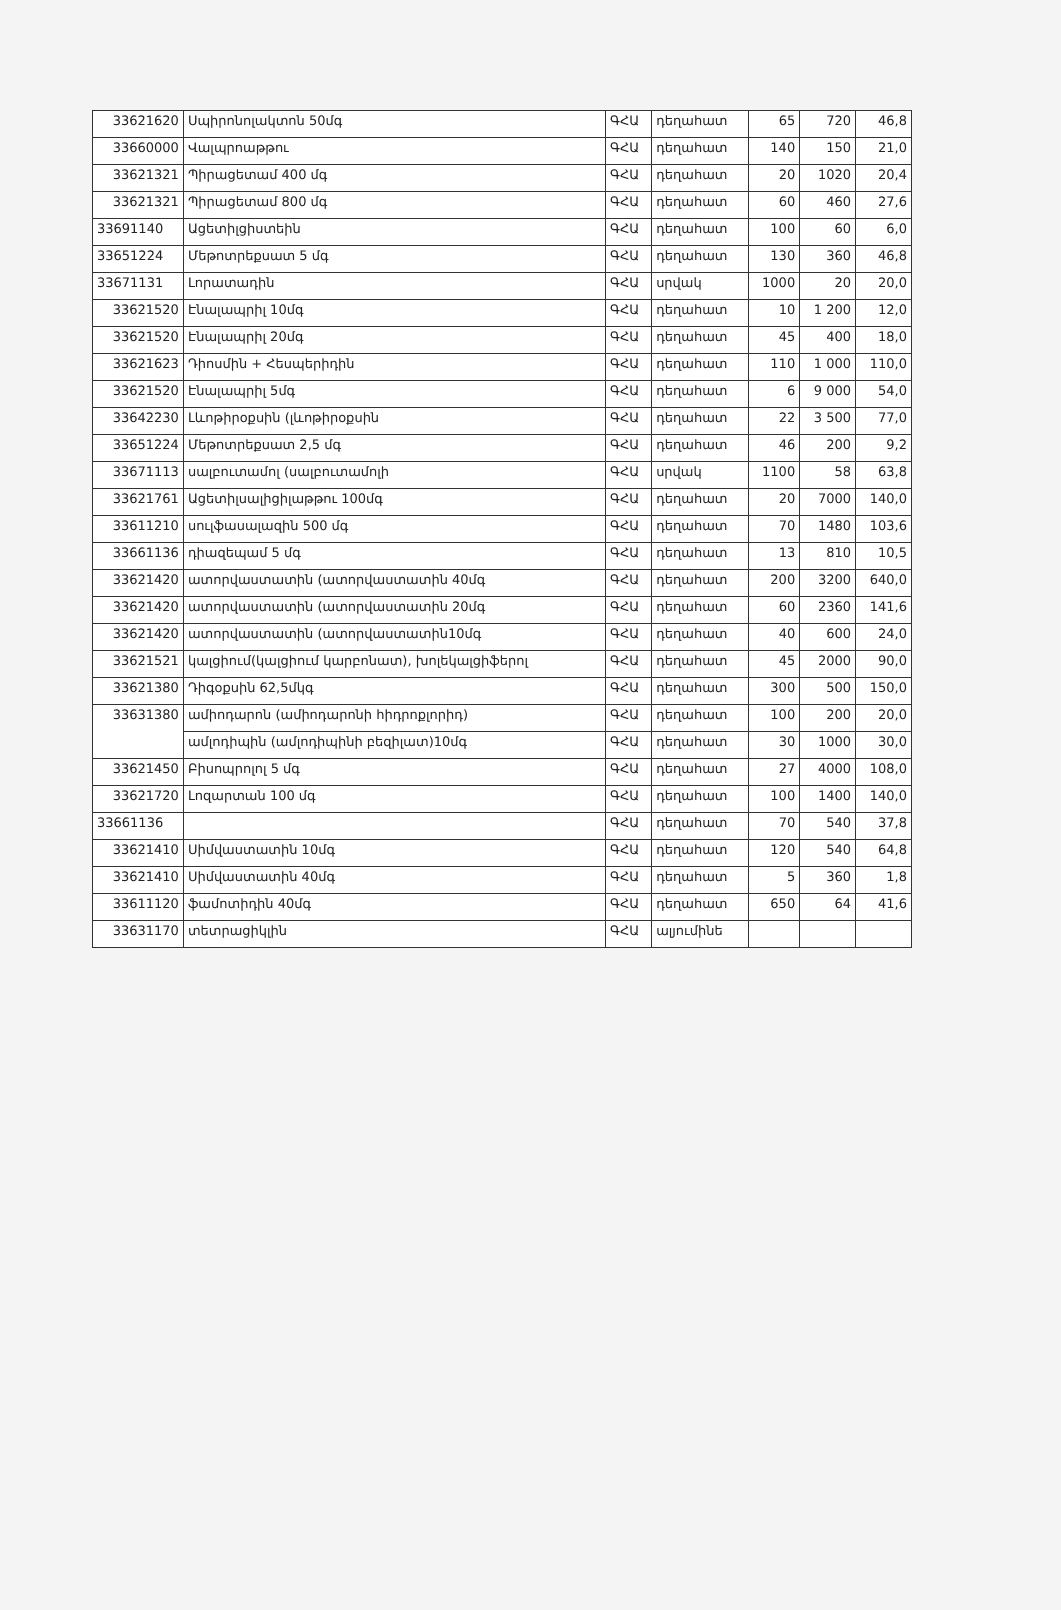| 33621620 | Սպիրոնոլակտոն 50մգ | ԳՀԱ | դեղահատ | 65 | 720 | 46,8 |
| 33660000 | Վալպրոաթթու | ԳՀԱ | դեղահատ | 140 | 150 | 21,0 |
| 33621321 | Պիրացետամ 400 մգ | ԳՀԱ | դեղահատ | 20 | 1020 | 20,4 |
| 33621321 | Պիրացետամ 800 մգ | ԳՀԱ | դեղահատ | 60 | 460 | 27,6 |
| 33691140 | Ացետիլցիստեին | ԳՀԱ | դեղահատ | 100 | 60 | 6,0 |
| 33651224 | Մեթոտրեքսատ 5 մգ | ԳՀԱ | դեղահատ | 130 | 360 | 46,8 |
| 33671131 | Լորատադին | ԳՀԱ | սրվակ | 1000 | 20 | 20,0 |
| 33621520 | Էնալապրիլ 10մգ | ԳՀԱ | դեղահատ | 10 | 1 200 | 12,0 |
| 33621520 | Էնալապրիլ 20մգ | ԳՀԱ | դեղահատ | 45 | 400 | 18,0 |
| 33621623 | Դիոսմին + Հեսպերիդին | ԳՀԱ | դեղահատ | 110 | 1 000 | 110,0 |
| 33621520 | Էնալապրիլ 5մգ | ԳՀԱ | դեղահատ | 6 | 9 000 | 54,0 |
| 33642230 | Լևոթիրօքսին (լևոթիրօքսին | ԳՀԱ | դեղահատ | 22 | 3 500 | 77,0 |
| 33651224 | Մեթոտրեքսատ 2,5 մգ | ԳՀԱ | դեղահատ | 46 | 200 | 9,2 |
| 33671113 | սալբուտամոլ (սալբուտամոլի | ԳՀԱ | սրվակ | 1100 | 58 | 63,8 |
| 33621761 | Ացետիլսալիցիլաթթու 100մգ | ԳՀԱ | դեղահատ | 20 | 7000 | 140,0 |
| 33611210 | սուլֆասալազին 500 մգ | ԳՀԱ | դեղահատ | 70 | 1480 | 103,6 |
| 33661136 | դիազեպամ 5 մգ | ԳՀԱ | դեղահատ | 13 | 810 | 10,5 |
| 33621420 | ատորվաստատին (ատորվաստատին 40մգ | ԳՀԱ | դեղահատ | 200 | 3200 | 640,0 |
| 33621420 | ատորվաստատին (ատորվաստատին 20մգ | ԳՀԱ | դեղահատ | 60 | 2360 | 141,6 |
| 33621420 | ատորվաստատին (ատորվաստատին10մգ | ԳՀԱ | դեղահատ | 40 | 600 | 24,0 |
| 33621521 | կալցիում(կալցիում կարբոնատ), խոլեկալցիֆերոլ | ԳՀԱ | դեղահատ | 45 | 2000 | 90,0 |
| 33621380 | Դիգօքսին 62,5մկգ | ԳՀԱ | դեղահատ | 300 | 500 | 150,0 |
| 33631380 | ամիոդարոն (ամիոդարոնի հիդրոքլորիդ) | ԳՀԱ | դեղահատ | 100 | 200 | 20,0 |
| | ամլոդիպին (ամլոդիպինի բեզիլատ)10մգ | ԳՀԱ | դեղահատ | 30 | 1000 | 30,0 |
| 33621450 | Բիսոպրոլոլ 5 մգ | ԳՀԱ | դեղահատ | 27 | 4000 | 108,0 |
| 33621720 | Լոզարտան 100 մգ | ԳՀԱ | դեղահատ | 100 | 1400 | 140,0 |
| 33661136 | | ԳՀԱ | դեղահատ | 70 | 540 | 37,8 |
| 33621410 | Սիմվաստատին 10մգ | ԳՀԱ | դեղահատ | 120 | 540 | 64,8 |
| 33621410 | Սիմվաստատին 40մգ | ԳՀԱ | դեղահատ | 5 | 360 | 1,8 |
| 33611120 | ֆամոտիդին 40մգ | ԳՀԱ | դեղահատ | 650 | 64 | 41,6 |
| 33631170 | տետրացիկլին | ԳՀԱ | ալյումինե | | | |